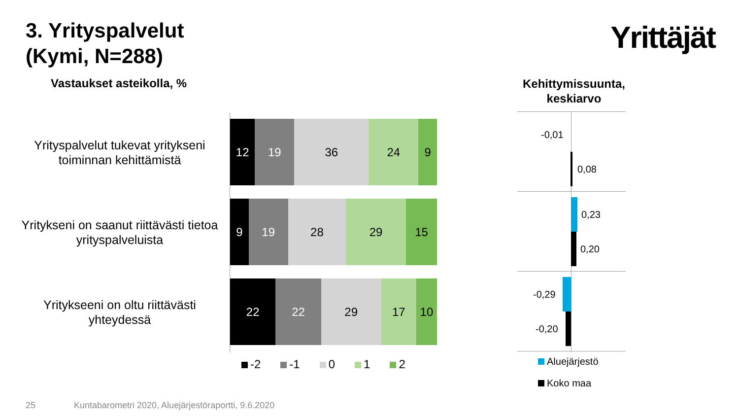3. Yrityspalvelut
(Kymi, N=288)
Yrittäjät
Vastaukset asteikolla, %
Kehittymissuunta, keskiarvo
Yrityspalvelut tukevat yrityksenі toiminnan kehittämistä
12 19 36 24 9
Yritykseni on saanut riittävästi tietoa yrityspalveluista
9 19 28 29 15
Yritykseeni on oltu riittävästi yhteydessä
22 22 29 17 10
-2 -1 0 1 2
-0,01
0,08
0,23
0,20
-0,29
-0,20
Aluejärjestö
Koko maa
25
Kuntabarometri 2020, Aluejärjestöraportti, 9.6.2020